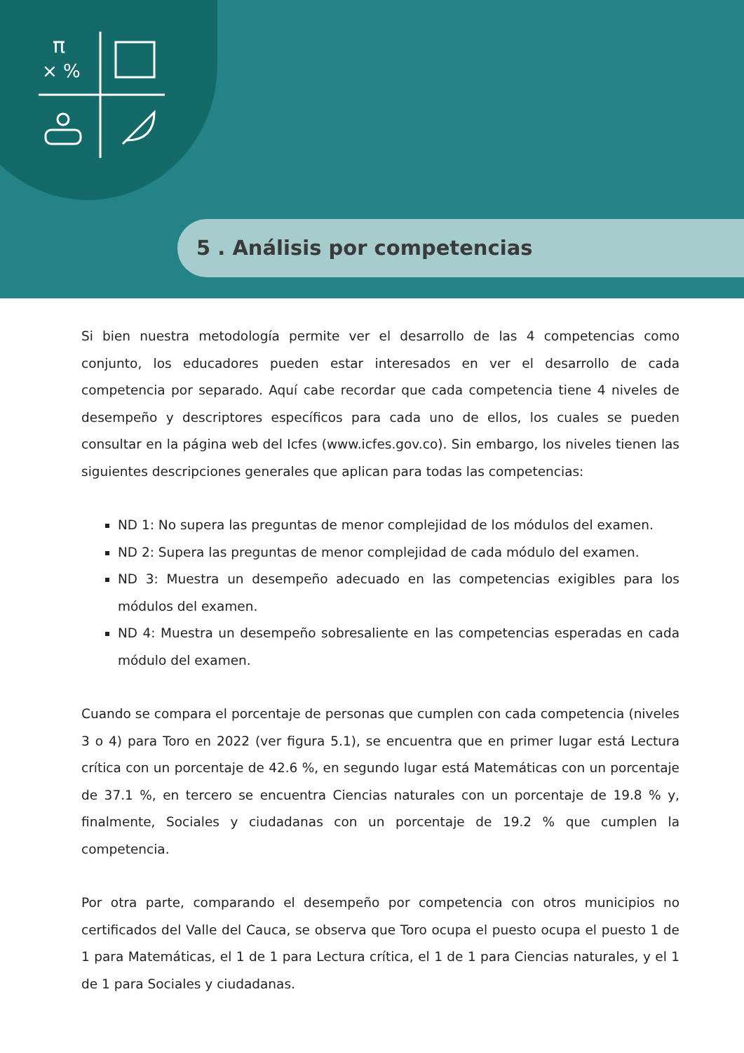π
× %
5 . Análisis por competencias
Si bien nuestra metodología permite ver el desarrollo de las 4 competencias como conjunto, los educadores pueden estar interesados en ver el desarrollo de cada competencia por separado. Aquí cabe recordar que cada competencia tiene 4 niveles de desempeño y descriptores específicos para cada uno de ellos, los cuales se pueden consultar en la página web del Icfes (www.icfes.gov.co). Sin embargo, los niveles tienen las siguientes descripciones generales que aplican para todas las competencias:
ND 1: No supera las preguntas de menor complejidad de los módulos del examen.
ND 2: Supera las preguntas de menor complejidad de cada módulo del examen.
ND 3: Muestra un desempeño adecuado en las competencias exigibles para los módulos del examen.
ND 4: Muestra un desempeño sobresaliente en las competencias esperadas en cada módulo del examen.
Cuando se compara el porcentaje de personas que cumplen con cada competencia (niveles 3 o 4) para Toro en 2022 (ver figura 5.1), se encuentra que en primer lugar está Lectura crítica con un porcentaje de 42.6 %, en segundo lugar está Matemáticas con un porcentaje de 37.1 %, en tercero se encuentra Ciencias naturales con un porcentaje de 19.8 % y, finalmente, Sociales y ciudadanas con un porcentaje de 19.2 % que cumplen la competencia.
Por otra parte, comparando el desempeño por competencia con otros municipios no certificados del Valle del Cauca, se observa que Toro ocupa el puesto ocupa el puesto 1 de 1 para Matemáticas, el 1 de 1 para Lectura crítica, el 1 de 1 para Ciencias naturales, y el 1 de 1 para Sociales y ciudadanas.